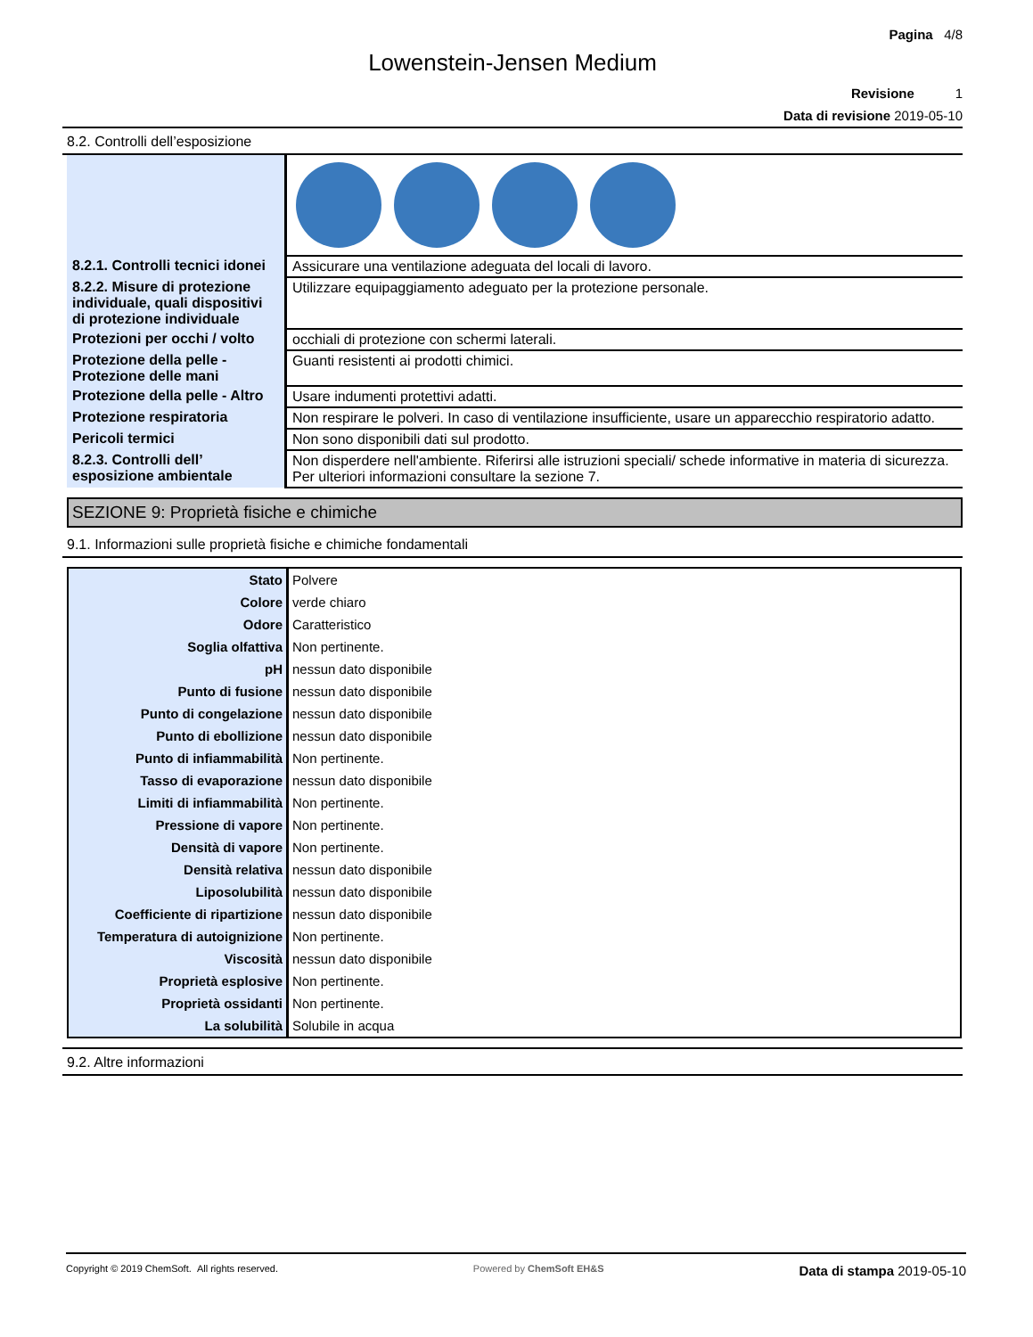Pagina 4/8
Lowenstein-Jensen Medium
Revisione 1
Data di revisione 2019-05-10
8.2. Controlli dell’esposizione
| 8.2.1. Controlli tecnici idonei | Assicurare una ventilazione adeguata del locali di lavoro. |
| 8.2.2. Misure di protezione individuale, quali dispositivi di protezione individuale | Utilizzare equipaggiamento adeguato per la protezione personale. |
| Protezioni per occhi / volto | occhiali di protezione con schermi laterali. |
| Protezione della pelle - Protezione delle mani | Guanti resistenti ai prodotti chimici. |
| Protezione della pelle - Altro | Usare indumenti protettivi adatti. |
| Protezione respiratoria | Non respirare le polveri. In caso di ventilazione insufficiente, usare un apparecchio respiratorio adatto. |
| Pericoli termici | Non sono disponibili dati sul prodotto. |
| 8.2.3. Controlli dell’ esposizione ambientale | Non disperdere nell'ambiente. Riferirsi alle istruzioni speciali/ schede informative in materia di sicurezza. Per ulteriori informazioni consultare la sezione 7. |
SEZIONE 9: Proprietà fisiche e chimiche
9.1. Informazioni sulle proprietà fisiche e chimiche fondamentali
| Stato | Polvere |
| Colore | verde chiaro |
| Odore | Caratteristico |
| Soglia olfattiva | Non pertinente. |
| pH | nessun dato disponibile |
| Punto di fusione | nessun dato disponibile |
| Punto di congelazione | nessun dato disponibile |
| Punto di ebollizione | nessun dato disponibile |
| Punto di infiammabilità | Non pertinente. |
| Tasso di evaporazione | nessun dato disponibile |
| Limiti di infiammabilità | Non pertinente. |
| Pressione di vapore | Non pertinente. |
| Densità di vapore | Non pertinente. |
| Densità relativa | nessun dato disponibile |
| Liposolubilità | nessun dato disponibile |
| Coefficiente di ripartizione | nessun dato disponibile |
| Temperatura di autoignizione | Non pertinente. |
| Viscosità | nessun dato disponibile |
| Proprietà esplosive | Non pertinente. |
| Proprietà ossidanti | Non pertinente. |
| La solubilità | Solubile in acqua |
9.2. Altre informazioni
Copyright © 2019 ChemSoft. All rights reserved.
Powered by ChemSoft EH&S
Data di stampa 2019-05-10